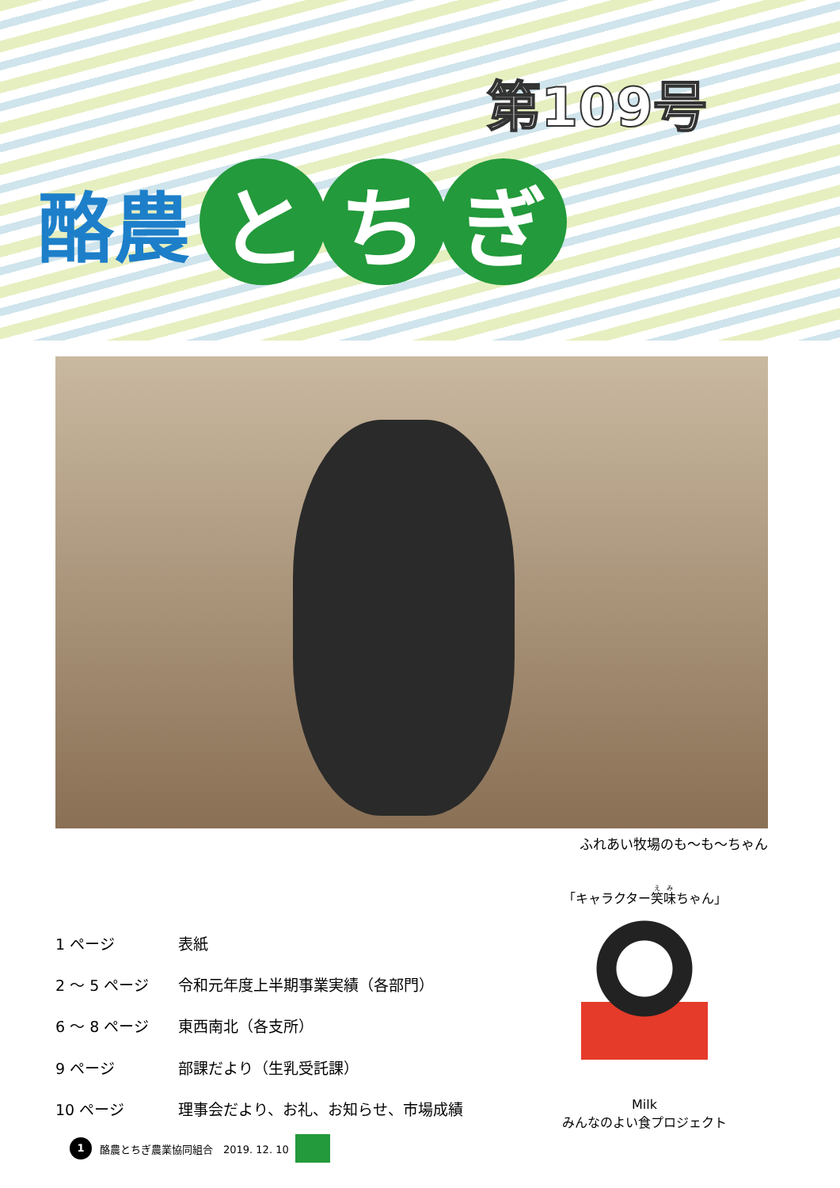第109号
酪農 と ち ぎ
ふれあい牧場のも～も～ちゃん
| 1 ページ | 表紙 |
| 2 ～ 5 ページ | 令和元年度上半期事業実績（各部門） |
| 6 ～ 8 ページ | 東西南北（各支所） |
| 9 ページ | 部課だより（生乳受託課） |
| 10 ページ | 理事会だより、お礼、お知らせ、市場成績 |
「キャラクター笑味ちゃん」
Milk
みんなのよい食プロジェクト
1 酪農とちぎ農業協同組合　2019. 12. 10